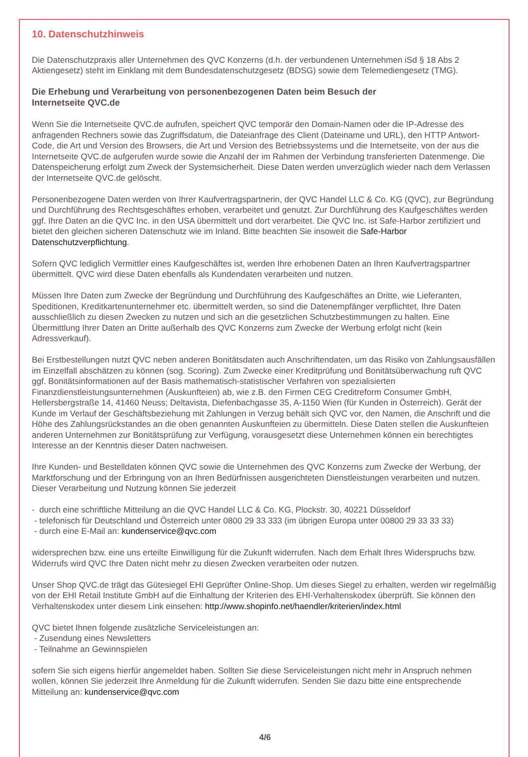10. Datenschutzhinweis
Die Datenschutzpraxis aller Unternehmen des QVC Konzerns (d.h. der verbundenen Unternehmen iSd § 18 Abs 2 Aktiengesetz) steht im Einklang mit dem Bundesdatenschutzgesetz (BDSG) sowie dem Telemediengesetz (TMG).
Die Erhebung und Verarbeitung von personenbezogenen Daten beim Besuch der
Internetseite QVC.de
Wenn Sie die Internetseite QVC.de aufrufen, speichert QVC temporär den Domain-Namen oder die IP-Adresse des anfragenden Rechners sowie das Zugriffsdatum, die Dateianfrage des Client (Dateiname und URL), den HTTP Antwort-Code, die Art und Version des Browsers, die Art und Version des Betriebssystems und die Internetseite, von der aus die Internetseite QVC.de aufgerufen wurde sowie die Anzahl der im Rahmen der Verbindung transferierten Datenmenge. Die Datenspeicherung erfolgt zum Zweck der Systemsicherheit. Diese Daten werden unverzüglich wieder nach dem Verlassen der Internetseite QVC.de gelöscht.
Personenbezogene Daten werden von Ihrer Kaufvertragspartnerin, der QVC Handel LLC & Co. KG (QVC), zur Begründung und Durchführung des Rechtsgeschäftes erhoben, verarbeitet und genutzt. Zur Durchführung des Kaufgeschäftes werden ggf. Ihre Daten an die QVC Inc. in den USA übermittelt und dort verarbeitet. Die QVC Inc. ist Safe-Harbor zertifiziert und bietet den gleichen sicheren Datenschutz wie im Inland. Bitte beachten Sie insoweit die Safe-Harbor Datenschutzverpflichtung.
Sofern QVC lediglich Vermittler eines Kaufgeschäftes ist, werden Ihre erhobenen Daten an Ihren Kaufvertragspartner übermittelt. QVC wird diese Daten ebenfalls als Kundendaten verarbeiten und nutzen.
Müssen Ihre Daten zum Zwecke der Begründung und Durchführung des Kaufgeschäftes an Dritte, wie Lieferanten, Speditionen, Kreditkartenunternehmer etc. übermittelt werden, so sind die Datenempfänger verpflichtet, Ihre Daten ausschließlich zu diesen Zwecken zu nutzen und sich an die gesetzlichen Schutzbestimmungen zu halten. Eine Übermittlung Ihrer Daten an Dritte außerhalb des QVC Konzerns zum Zwecke der Werbung erfolgt nicht (kein Adressverkauf).
Bei Erstbestellungen nutzt QVC neben anderen Bonitätsdaten auch Anschriftendaten, um das Risiko von Zahlungsausfällen im Einzelfall abschätzen zu können (sog. Scoring). Zum Zwecke einer Kreditprüfung und Bonitätsüberwachung ruft QVC ggf. Bonitätsinformationen auf der Basis mathematisch-statistischer Verfahren von spezialisierten Finanzdienstleistungsunternehmen (Auskunfteien) ab, wie z.B. den Firmen CEG Creditreform Consumer GmbH, Hellersbergstraße 14, 41460 Neuss; Deltavista, Diefenbachgasse 35, A-1150 Wien (für Kunden in Österreich). Gerät der Kunde im Verlauf der Geschäftsbeziehung mit Zahlungen in Verzug behält sich QVC vor, den Namen, die Anschrift und die Höhe des Zahlungsrückstandes an die oben genannten Auskunfteien zu übermitteln. Diese Daten stellen die Auskunfteien anderen Unternehmen zur Bonitätsprüfung zur Verfügung, vorausgesetzt diese Unternehmen können ein berechtigtes Interesse an der Kenntnis dieser Daten nachweisen.
Ihre Kunden- und Bestelldaten können QVC sowie die Unternehmen des QVC Konzerns zum Zwecke der Werbung, der Marktforschung und der Erbringung von an Ihren Bedürfnissen ausgerichteten Dienstleistungen verarbeiten und nutzen. Dieser Verarbeitung und Nutzung können Sie jederzeit
- durch eine schriftliche Mitteilung an die QVC Handel LLC & Co. KG, Plockstr. 30, 40221 Düsseldorf
- telefonisch für Deutschland und Österreich unter 0800 29 33 333 (im übrigen Europa unter 00800 29 33 33 33)
- durch eine E-Mail an: kundenservice@qvc.com
widersprechen bzw. eine uns erteilte Einwilligung für die Zukunft widerrufen. Nach dem Erhalt Ihres Widerspruchs bzw. Widerrufs wird QVC Ihre Daten nicht mehr zu diesen Zwecken verarbeiten oder nutzen.
Unser Shop QVC.de trägt das Gütesiegel EHI Geprüfter Online-Shop. Um dieses Siegel zu erhalten, werden wir regelmäßig von der EHI Retail Institute GmbH auf die Einhaltung der Kriterien des EHI-Verhaltenskodex überprüft. Sie können den Verhaltenskodex unter diesem Link einsehen: http://www.shopinfo.net/haendler/kriterien/index.html
QVC bietet Ihnen folgende zusätzliche Serviceleistungen an:
- Zusendung eines Newsletters
- Teilnahme an Gewinnspielen
sofern Sie sich eigens hierfür angemeldet haben. Sollten Sie diese Serviceleistungen nicht mehr in Anspruch nehmen wollen, können Sie jederzeit Ihre Anmeldung für die Zukunft widerrufen. Senden Sie dazu bitte eine entsprechende Mitteilung an: kundenservice@qvc.com
4/6